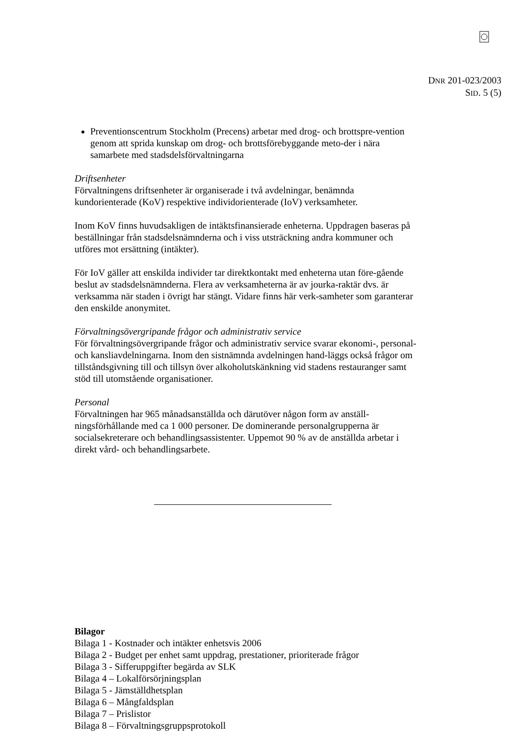DNR 201-023/2003
SID. 5 (5)
Preventionscentrum Stockholm (Precens) arbetar med drog- och brottspre-vention genom att sprida kunskap om drog- och brottsförebyggande meto-der i nära samarbete med stadsdelsförvaltningarna
Driftsenheter
Förvaltningens driftsenheter är organiserade i två avdelningar, benämnda kundorienterade (KoV) respektive individorienterade (IoV) verksamheter.
Inom KoV finns huvudsakligen de intäktsfinansierade enheterna. Uppdragen baseras på beställningar från stadsdelsnämnderna och i viss utsträckning andra kommuner och utföres mot ersättning (intäkter).
För IoV gäller att enskilda individer tar direktkontakt med enheterna utan före-gående beslut av stadsdelsnämnderna. Flera av verksamheterna är av jourka-raktär dvs. är verksamma när staden i övrigt har stängt. Vidare finns här verk-samheter som garanterar den enskilde anonymitet.
Förvaltningsövergripande frågor och administrativ service
För förvaltningsövergripande frågor och administrativ service svarar ekonomi-, personal- och kansliavdelningarna. Inom den sistnämnda avdelningen hand-läggs också frågor om tillståndsgivning till och tillsyn över alkoholutskänkning vid stadens restauranger samt stöd till utomstående organisationer.
Personal
Förvaltningen har 965 månadsanställda och därutöver någon form av anställ-ningsförhållande med ca 1 000 personer. De dominerande personalgrupperna är socialsekreterare och behandlingsassistenter. Uppemot 90 % av de anställda arbetar i direkt vård- och behandlingsarbete.
Bilagor
Bilaga 1 - Kostnader och intäkter enhetsvis 2006
Bilaga 2 - Budget per enhet samt uppdrag, prestationer, prioriterade frågor
Bilaga 3 - Sifferuppgifter begärda av SLK
Bilaga 4 – Lokalförsörjningsplan
Bilaga 5 - Jämställdhetsplan
Bilaga 6 – Mångfaldsplan
Bilaga 7 – Prislistor
Bilaga 8 – Förvaltningsgruppsprotokoll